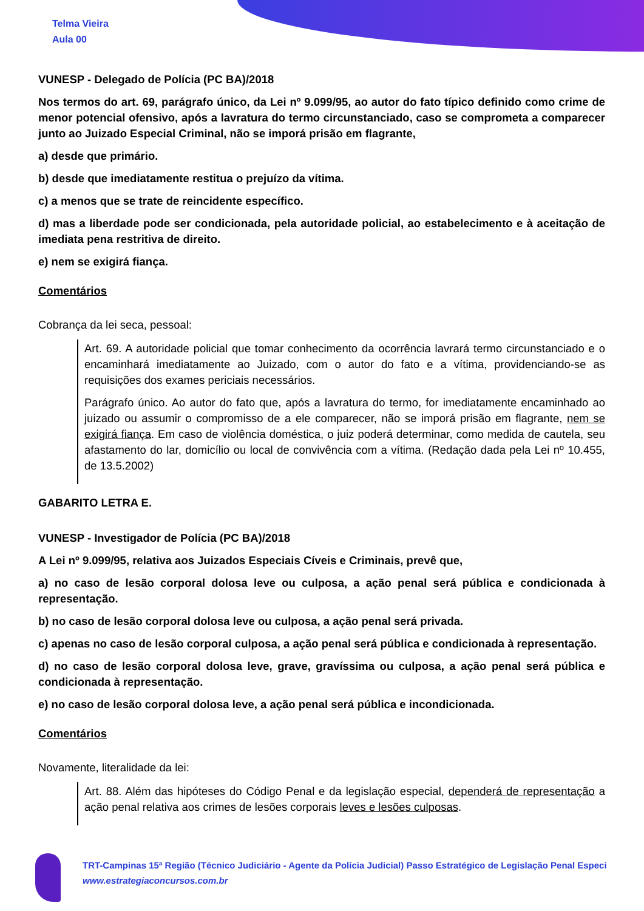Telma Vieira
Aula 00
VUNESP - Delegado de Polícia (PC BA)/2018
Nos termos do art. 69, parágrafo único, da Lei nº 9.099/95, ao autor do fato típico definido como crime de menor potencial ofensivo, após a lavratura do termo circunstanciado, caso se comprometa a comparecer junto ao Juizado Especial Criminal, não se imporá prisão em flagrante,
a) desde que primário.
b) desde que imediatamente restitua o prejuízo da vítima.
c) a menos que se trate de reincidente específico.
d) mas a liberdade pode ser condicionada, pela autoridade policial, ao estabelecimento e à aceitação de imediata pena restritiva de direito.
e) nem se exigirá fiança.
Comentários
Cobrança da lei seca, pessoal:
Art. 69. A autoridade policial que tomar conhecimento da ocorrência lavrará termo circunstanciado e o encaminhará imediatamente ao Juizado, com o autor do fato e a vítima, providenciando-se as requisições dos exames periciais necessários.
Parágrafo único. Ao autor do fato que, após a lavratura do termo, for imediatamente encaminhado ao juizado ou assumir o compromisso de a ele comparecer, não se imporá prisão em flagrante, nem se exigirá fiança. Em caso de violência doméstica, o juiz poderá determinar, como medida de cautela, seu afastamento do lar, domicílio ou local de convivência com a vítima. (Redação dada pela Lei nº 10.455, de 13.5.2002)
GABARITO LETRA E.
VUNESP - Investigador de Polícia (PC BA)/2018
A Lei nº 9.099/95, relativa aos Juizados Especiais Cíveis e Criminais, prevê que,
a) no caso de lesão corporal dolosa leve ou culposa, a ação penal será pública e condicionada à representação.
b) no caso de lesão corporal dolosa leve ou culposa, a ação penal será privada.
c) apenas no caso de lesão corporal culposa, a ação penal será pública e condicionada à representação.
d) no caso de lesão corporal dolosa leve, grave, gravíssima ou culposa, a ação penal será pública e condicionada à representação.
e) no caso de lesão corporal dolosa leve, a ação penal será pública e incondicionada.
Comentários
Novamente, literalidade da lei:
Art. 88. Além das hipóteses do Código Penal e da legislação especial, dependerá de representação a ação penal relativa aos crimes de lesões corporais leves e lesões culposas.
TRT-Campinas 15ª Região (Técnico Judiciário - Agente da Polícia Judicial) Passo Estratégico de Legislação Penal Especi
www.estrategiaconcursos.com.br